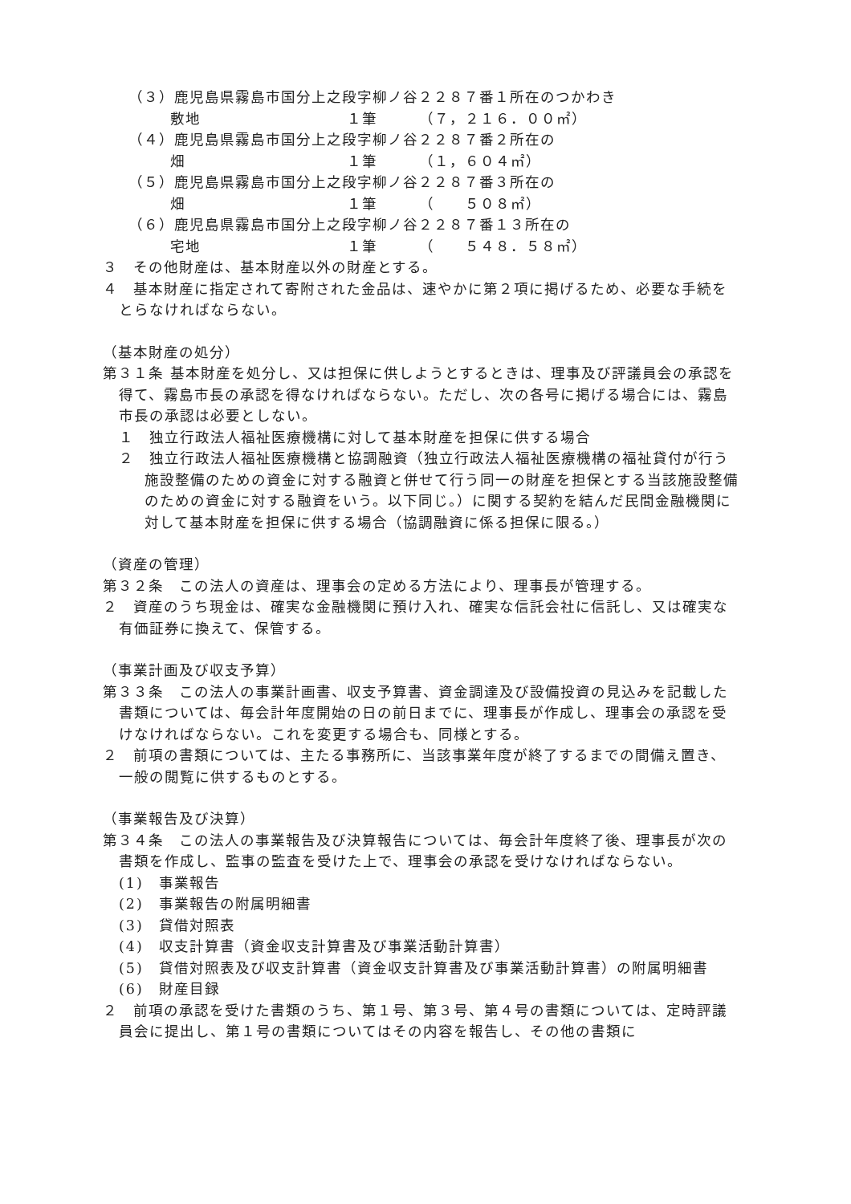（３）鹿児島県霧島市国分上之段字柳ノ谷２２８７番１所在のつかわき
敷地 １筆 （７，２１６．００㎡）
（４）鹿児島県霧島市国分上之段字柳ノ谷２２８７番２所在の
畑 １筆 （１，６０４㎡）
（５）鹿児島県霧島市国分上之段字柳ノ谷２２８７番３所在の
畑 １筆 （　　５０８㎡）
（６）鹿児島県霧島市国分上之段字柳ノ谷２２８７番１３所在の
宅地 １筆 （　　５４８．５８㎡）
３　その他財産は、基本財産以外の財産とする。
４　基本財産に指定されて寄附された金品は、速やかに第２項に掲げるため、必要な手続をとらなければならない。
（基本財産の処分）
第３１条 基本財産を処分し、又は担保に供しようとするときは、理事及び評議員会の承認を得て、霧島市長の承認を得なければならない。ただし、次の各号に掲げる場合には、霧島市長の承認は必要としない。
１　独立行政法人福祉医療機構に対して基本財産を担保に供する場合
２　独立行政法人福祉医療機構と協調融資（独立行政法人福祉医療機構の福祉貸付が行う施設整備のための資金に対する融資と併せて行う同一の財産を担保とする当該施設整備のための資金に対する融資をいう。以下同じ。）に関する契約を結んだ民間金融機関に対して基本財産を担保に供する場合（協調融資に係る担保に限る。）
（資産の管理）
第３２条　この法人の資産は、理事会の定める方法により、理事長が管理する。
２　資産のうち現金は、確実な金融機関に預け入れ、確実な信託会社に信託し、又は確実な有価証券に換えて、保管する。
（事業計画及び収支予算）
第３３条　この法人の事業計画書、収支予算書、資金調達及び設備投資の見込みを記載した書類については、毎会計年度開始の日の前日までに、理事長が作成し、理事会の承認を受けなければならない。これを変更する場合も、同様とする。
２　前項の書類については、主たる事務所に、当該事業年度が終了するまでの間備え置き、一般の閲覧に供するものとする。
（事業報告及び決算）
第３４条　この法人の事業報告及び決算報告については、毎会計年度終了後、理事長が次の書類を作成し、監事の監査を受けた上で、理事会の承認を受けなければならない。
(1)　事業報告
(2)　事業報告の附属明細書
(3)　貸借対照表
(4)　収支計算書（資金収支計算書及び事業活動計算書）
(5)　貸借対照表及び収支計算書（資金収支計算書及び事業活動計算書）の附属明細書
(6)　財産目録
２　前項の承認を受けた書類のうち、第１号、第３号、第４号の書類については、定時評議員会に提出し、第１号の書類についてはその内容を報告し、その他の書類に